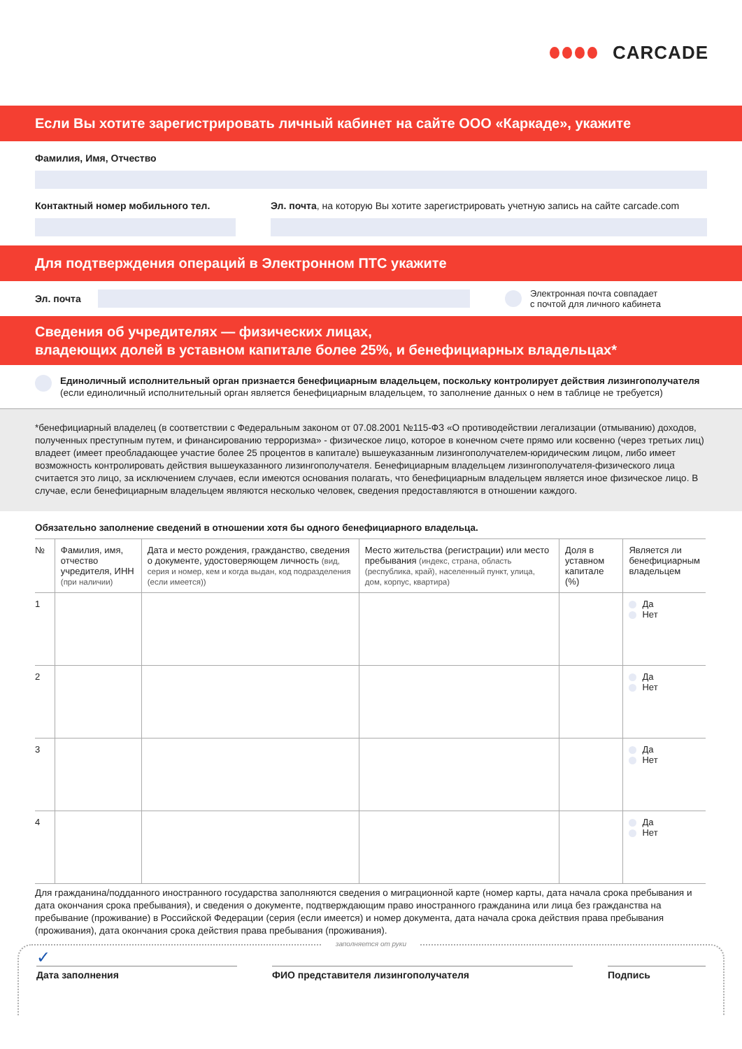CARCADE
Если Вы хотите зарегистрировать личный кабинет на сайте ООО «Каркаде», укажите
Фамилия, Имя, Отчество
Контактный номер мобильного тел. Эл. почта, на которую Вы хотите зарегистрировать учетную запись на сайте carcade.com
Для подтверждения операций в Электронном ПТС укажите
Эл. почта
Электронная почта совпадает
с почтой для личного кабинета
Сведения об учредителях — физических лицах,
владеющих долей в уставном капитале более 25%, и бенефициарных владельцах*
Единоличный исполнительный орган признается бенефициарным владельцем, поскольку контролирует действия лизингополучателя (если единоличный исполнительный орган является бенефициарным владельцем, то заполнение данных о нем в таблице не требуется)
*бенефициарный владелец (в соответствии с Федеральным законом от 07.08.2001 №115-ФЗ «О противодействии легализации (отмыванию) доходов, полученных преступным путем, и финансированию терроризма» - физическое лицо, которое в конечном счете прямо или косвенно (через третьих лиц) владеет (имеет преобладающее участие более 25 процентов в капитале) вышеуказанным лизингополучателем-юридическим лицом, либо имеет возможность контролировать действия вышеуказанного лизингополучателя. Бенефициарным владельцем лизингополучателя-физического лица считается это лицо, за исключением случаев, если имеются основания полагать, что бенефициарным владельцем является иное физическое лицо. В случае, если бенефициарным владельцем являются несколько человек, сведения предоставляются в отношении каждого.
Обязательно заполнение сведений в отношении хотя бы одного бенефициарного владельца.
| № | Фамилия, имя, отчество учредителя, ИНН (при наличии) | Дата и место рождения, гражданство, сведения о документе, удостоверяющем личность (вид, серия и номер, кем и когда выдан, код подразделения (если имеется)) | Место жительства (регистрации) или место пребывания (индекс, страна, область (республика, край), населенный пункт, улица, дом, корпус, квартира) | Доля в уставном капитале (%) | Является ли бенефициарным владельцем |
| --- | --- | --- | --- | --- | --- |
| 1 | | | | | Да Нет |
| 2 | | | | | Да Нет |
| 3 | | | | | Да Нет |
| 4 | | | | | Да Нет |
Для гражданина/подданного иностранного государства заполняются сведения о миграционной карте (номер карты, дата начала срока пребывания и дата окончания срока пребывания), и сведения о документе, подтверждающим право иностранного гражданина или лица без гражданства на пребывание (проживание) в Российской Федерации (серия (если имеется) и номер документа, дата начала срока действия права пребывания (проживания), дата окончания срока действия права пребывания (проживания).
заполняется от руки
✓
Дата заполнения ФИО представителя лизингополучателя Подпись